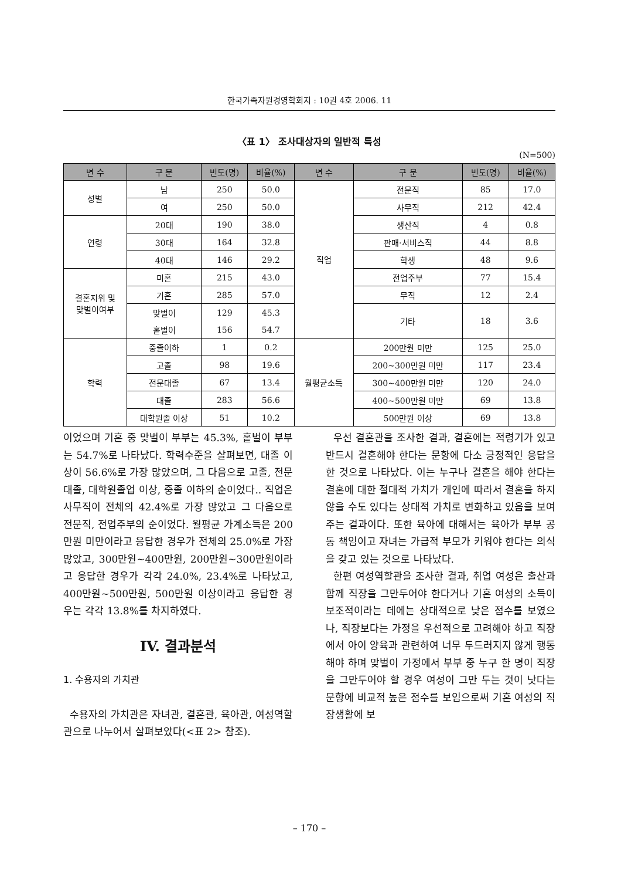한국가족자원경영학회지 : 10권 4호 2006. 11
〈표 1〉 조사대상자의 일반적 특성
(N=500)
| 변 수 | 구 분 | 빈도(명) | 비율(%) | 변 수 | 구 분 | 빈도(명) | 비율(%) |
| --- | --- | --- | --- | --- | --- | --- | --- |
| 성별 | 남 | 250 | 50.0 | 직업 | 전문직 | 85 | 17.0 |
| | 여 | 250 | 50.0 | | 사무직 | 212 | 42.4 |
| 연령 | 20대 | 190 | 38.0 | | 생산직 | 4 | 0.8 |
| | 30대 | 164 | 32.8 | | 판매·서비스직 | 44 | 8.8 |
| | 40대 | 146 | 29.2 | | 학생 | 48 | 9.6 |
| 결혼지위 및 맞벌이여부 | 미혼 | 215 | 43.0 | | 전업주부 | 77 | 15.4 |
| | 기혼 | 285 | 57.0 | | 무직 | 12 | 2.4 |
| | 맞벌이 | 129 | 45.3 | | 기타 | 18 | 3.6 |
| | 홑벌이 | 156 | 54.7 | | | | |
| 학력 | 중졸이하 | 1 | 0.2 | 월평균소득 | 200만원 미만 | 125 | 25.0 |
| | 고졸 | 98 | 19.6 | | 200~300만원 미만 | 117 | 23.4 |
| | 전문대졸 | 67 | 13.4 | | 300~400만원 미만 | 120 | 24.0 |
| | 대졸 | 283 | 56.6 | | 400~500만원 미만 | 69 | 13.8 |
| | 대학원졸 이상 | 51 | 10.2 | | 500만원 이상 | 69 | 13.8 |
이었으며 기혼 중 맞벌이 부부는 45.3%, 홑벌이 부부는 54.7%로 나타났다. 학력수준을 살펴보면, 대졸 이상이 56.6%로 가장 많았으며, 그 다음으로 고졸, 전문대졸, 대학원졸업 이상, 중졸 이하의 순이었다.. 직업은 사무직이 전체의 42.4%로 가장 많았고 그 다음으로 전문직, 전업주부의 순이었다. 월평균 가계소득은 200만원 미만이라고 응답한 경우가 전체의 25.0%로 가장 많았고, 300만원~400만원, 200만원~300만원이라고 응답한 경우가 각각 24.0%, 23.4%로 나타났고, 400만원~500만원, 500만원 이상이라고 응답한 경우는 각각 13.8%를 차지하였다.
IV. 결과분석
1. 수용자의 가치관
수용자의 가치관은 자녀관, 결혼관, 육아관, 여성역할관으로 나누어서 살펴보았다(<표 2> 참조).
우선 결혼관을 조사한 결과, 결혼에는 적령기가 있고 반드시 결혼해야 한다는 문항에 다소 긍정적인 응답을 한 것으로 나타났다. 이는 누구나 결혼을 해야 한다는 결혼에 대한 절대적 가치가 개인에 따라서 결혼을 하지 않을 수도 있다는 상대적 가치로 변화하고 있음을 보여주는 결과이다. 또한 육아에 대해서는 육아가 부부 공동 책임이고 자녀는 가급적 부모가 키워야 한다는 의식을 갖고 있는 것으로 나타났다.
한편 여성역할관을 조사한 결과, 취업 여성은 출산과 함께 직장을 그만두어야 한다거나 기혼 여성의 소득이 보조적이라는 데에는 상대적으로 낮은 점수를 보였으나, 직장보다는 가정을 우선적으로 고려해야 하고 직장에서 아이 양육과 관련하여 너무 두드러지지 않게 행동해야 하며 맞벌이 가정에서 부부 중 누구 한 명이 직장을 그만두어야 할 경우 여성이 그만 두는 것이 낫다는 문항에 비교적 높은 점수를 보임으로써 기혼 여성의 직장생활에 보
– 170 –